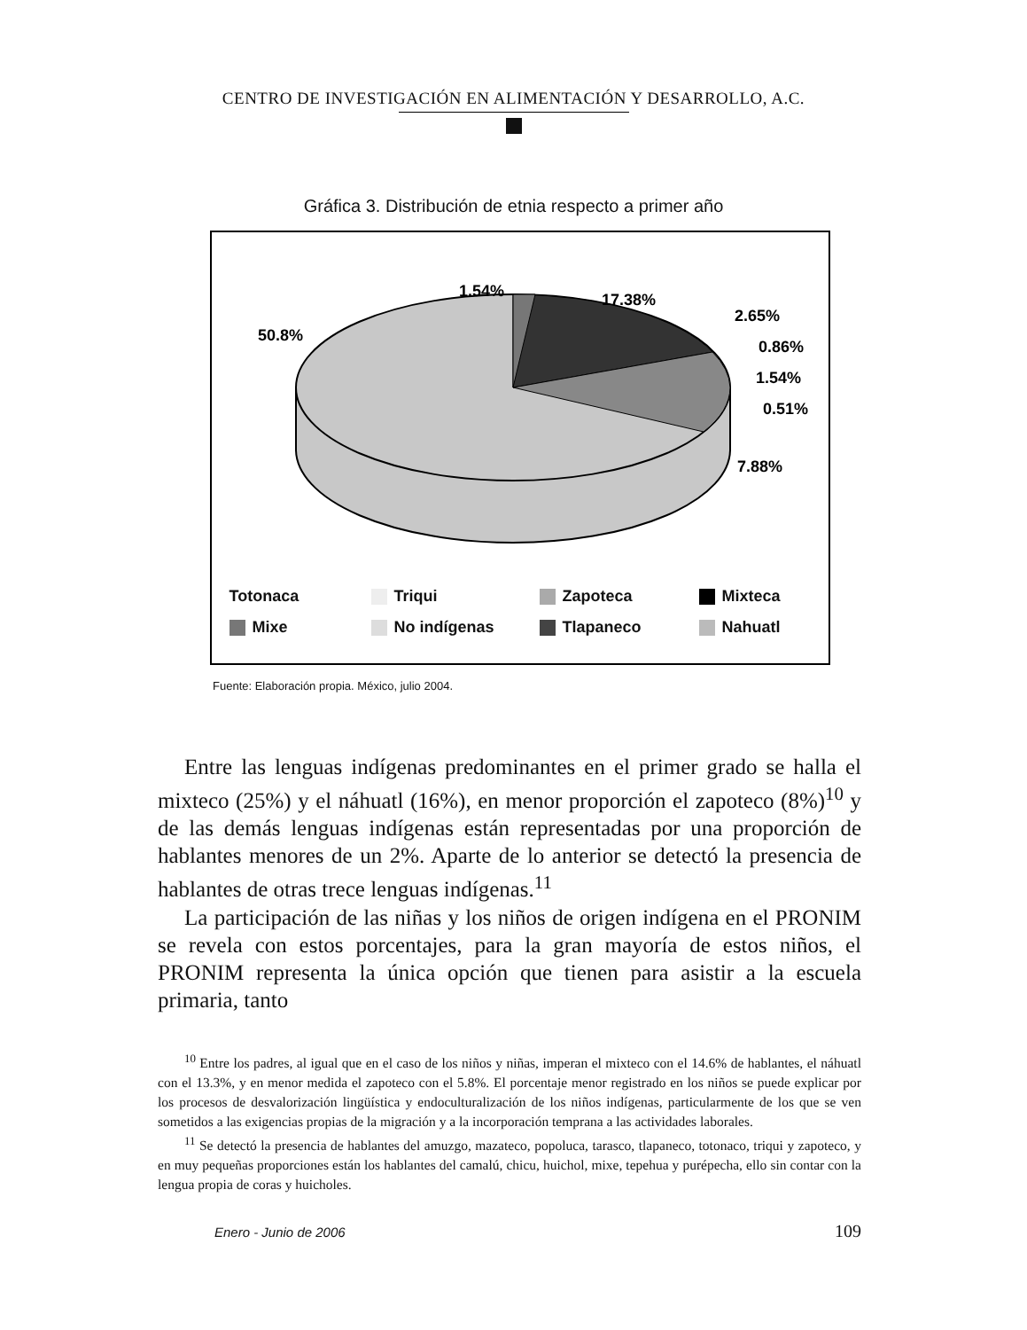CENTRO DE INVESTIGACIÓN EN ALIMENTACIÓN Y DESARROLLO, A.C.
Gráfica 3. Distribución de etnia respecto a primer año
1.54%
17.38%
2.65%
0.86%
1.54%
0.51%
7.88%
50.8%
Totonaca Triqui Zapoteca Mixteca Mixe No indígenas Tlapaneco Nahuatl
Fuente: Elaboración propia. México, julio 2004.
Entre las lenguas indígenas predominantes en el primer grado se halla el mixteco (25%) y el náhuatl (16%), en menor proporción el zapoteco (8%)<sup>10</sup> y de las demás lenguas indígenas están representadas por una proporción de hablantes menores de un 2%. Aparte de lo anterior se detectó la presencia de hablantes de otras trece lenguas indígenas.<sup>11</sup>
La participación de las niñas y los niños de origen indígena en el PRONIM se revela con estos porcentajes, para la gran mayoría de estos niños, el PRONIM representa la única opción que tienen para asistir a la escuela primaria, tanto
<sup>10</sup> Entre los padres, al igual que en el caso de los niños y niñas, imperan el mixteco con el 14.6% de hablantes, el náhuatl con el 13.3%, y en menor medida el zapoteco con el 5.8%. El porcentaje menor registrado en los niños se puede explicar por los procesos de desvalorización lingüística y endoculturalización de los niños indígenas, particularmente de los que se ven sometidos a las exigencias propias de la migración y a la incorporación temprana a las actividades laborales.
<sup>11</sup> Se detectó la presencia de hablantes del amuzgo, mazateco, popoluca, tarasco, tlapaneco, totonaco, triqui y zapoteco, y en muy pequeñas proporciones están los hablantes del camalú, chicu, huichol, mixe, tepehua y purépecha, ello sin contar con la lengua propia de coras y huicholes.
Enero - Junio de 2006 109